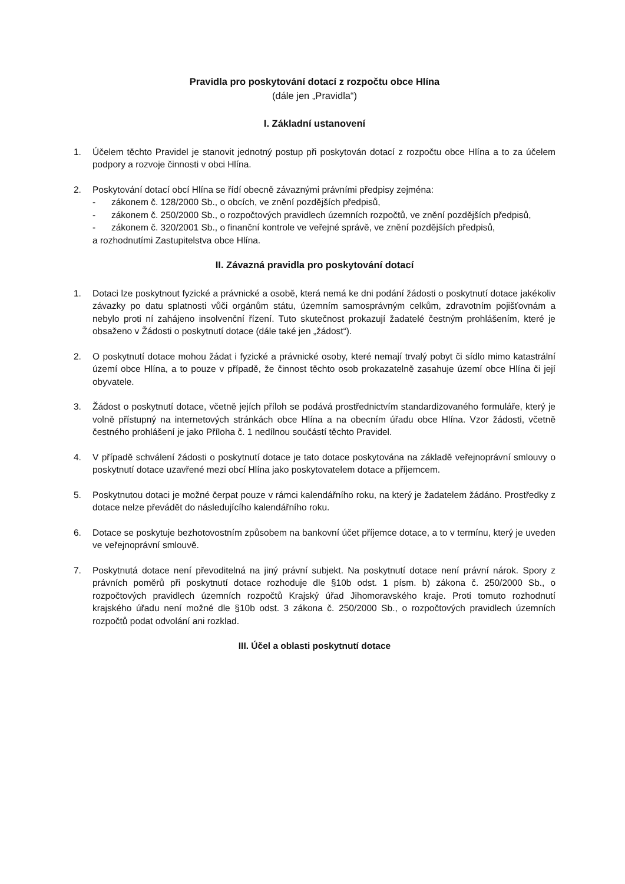Pravidla pro poskytování dotací z rozpočtu obce Hlína
(dále jen „Pravidla“)
I. Základní ustanovení
1. Účelem těchto Pravidel je stanovit jednotný postup při poskytován dotací z rozpočtu obce Hlína a to za účelem podpory a rozvoje činnosti v obci Hlína.
2. Poskytování dotací obcí Hlína se řídí obecně závaznými právními předpisy zejména:
- zákonem č. 128/2000 Sb., o obcích, ve znění pozdějších předpisů,
- zákonem č. 250/2000 Sb., o rozpočtových pravidlech územních rozpočtů, ve znění pozdějších předpisů,
- zákonem č. 320/2001 Sb., o finanční kontrole ve veřejné správě, ve znění pozdějších předpisů,
a rozhodnutími Zastupitelstva obce Hlína.
II. Závazná pravidla pro poskytování dotací
1. Dotaci lze poskytnout fyzické a právnické a osobě, která nemá ke dni podání žádosti o poskytnutí dotace jakékoliv závazky po datu splatnosti vůči orgánům státu, územním samosprávným celkům, zdravotním pojišťovnám a nebylo proti ní zahájeno insolvenční řízení. Tuto skutečnost prokazují žadatelé čestným prohlášením, které je obsaženo v Žádosti o poskytnutí dotace (dále také jen „žádost“).
2. O poskytnutí dotace mohou žádat i fyzické a právnické osoby, které nemají trvalý pobyt či sídlo mimo katastrální území obce Hlína, a to pouze v případě, že činnost těchto osob prokazatelně zasahuje území obce Hlína či její obyvatele.
3. Žádost o poskytnutí dotace, včetně jejích příloh se podává prostřednictvím standardizovaného formuláře, který je volně přístupný na internetových stránkách obce Hlína a na obecním úřadu obce Hlína. Vzor žádosti, včetně čestného prohlášení je jako Příloha č. 1 nedílnou součástí těchto Pravidel.
4. V případě schválení žádosti o poskytnutí dotace je tato dotace poskytována na základě veřejnoprávní smlouvy o poskytnutí dotace uzavřené mezi obcí Hlína jako poskytovatelem dotace a příjemcem.
5. Poskytnutou dotaci je možné čerpat pouze v rámci kalendářního roku, na který je žadatelem žádáno. Prostředky z dotace nelze převádět do následujícího kalendářního roku.
6. Dotace se poskytuje bezhotovostním způsobem na bankovní účet příjemce dotace, a to v termínu, který je uveden ve veřejnoprávní smlouvě.
7. Poskytnutá dotace není převoditelná na jiný právní subjekt. Na poskytnutí dotace není právní nárok. Spory z právních poměrů při poskytnutí dotace rozhoduje dle §10b odst. 1 písm. b) zákona č. 250/2000 Sb., o rozpočtových pravidlech územních rozpočtů Krajský úřad Jihomoravského kraje. Proti tomuto rozhodnutí krajského úřadu není možné dle §10b odst. 3 zákona č. 250/2000 Sb., o rozpočtových pravidlech územních rozpočtů podat odvolání ani rozklad.
III. Účel a oblasti poskytnutí dotace